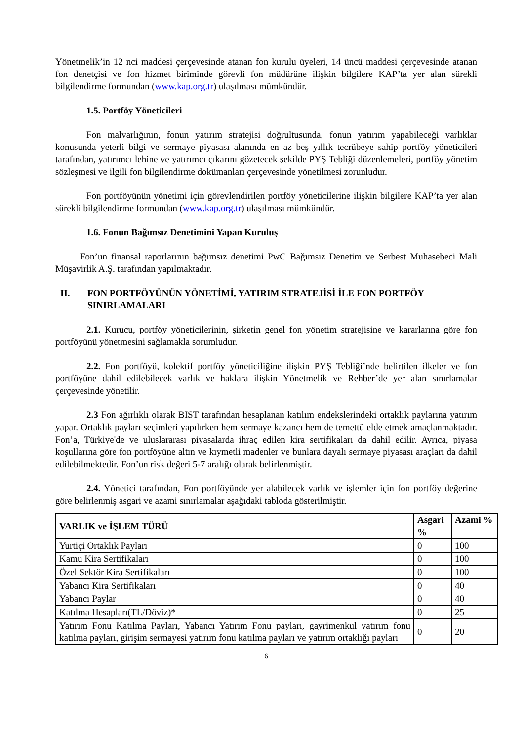Yönetmelik’in 12 nci maddesi çerçevesinde atanan fon kurulu üyeleri, 14 üncü maddesi çerçevesinde atanan fon denetçisi ve fon hizmet biriminde görevli fon müdürüne ilişkin bilgilere KAP’ta yer alan sürekli bilgilendirme formundan (www.kap.org.tr) ulaşılması mümkündür.
1.5. Portföy Yöneticileri
Fon malvarlığının, fonun yatırım stratejisi doğrultusunda, fonun yatırım yapabileceği varlıklar konusunda yeterli bilgi ve sermaye piyasası alanında en az beş yıllık tecrübeye sahip portföy yöneticileri tarafından, yatırımcı lehine ve yatırımcı çıkarını gözetecek şekilde PYŞ Tebliği düzenlemeleri, portföy yönetim sözleşmesi ve ilgili fon bilgilendirme dokümanları çerçevesinde yönetilmesi zorunludur.
Fon portföyünün yönetimi için görevlendirilen portföy yöneticilerine ilişkin bilgilere KAP’ta yer alan sürekli bilgilendirme formundan (www.kap.org.tr) ulaşılması mümkündür.
1.6. Fonun Bağımsız Denetimini Yapan Kuruluş
Fon’un finansal raporlarının bağımsız denetimi PwC Bağımsız Denetim ve Serbest Muhasebeci Mali Müşavirlik A.Ş. tarafından yapılmaktadır.
II. FON PORTFÖYÜNÜN YÖNETİMİ, YATIRIM STRATEJİSİ İLE FON PORTFÖY SINIRLAMALARI
2.1. Kurucu, portföy yöneticilerinin, şirketin genel fon yönetim stratejisine ve kararlarına göre fon portföyünü yönetmesini sağlamakla sorumludur.
2.2. Fon portföyü, kolektif portföy yöneticiliğine ilişkin PYŞ Tebliği’nde belirtilen ilkeler ve fon portföyüne dahil edilebilecek varlık ve haklara ilişkin Yönetmelik ve Rehber’de yer alan sınırlamalar çerçevesinde yönetilir.
2.3 Fon ağırlıklı olarak BIST tarafından hesaplanan katılım endekslerindeki ortaklık paylarına yatırım yapar. Ortaklık payları seçimleri yapılırken hem sermaye kazancı hem de temettü elde etmek amaçlanmaktadır. Fon’a, Türkiye'de ve uluslararası piyasalarda ihraç edilen kira sertifikaları da dahil edilir. Ayrıca, piyasa koşullarına göre fon portföyüne altın ve kıymetli madenler ve bunlara dayalı sermaye piyasası araçları da dahil edilebilmektedir. Fon’un risk değeri 5-7 aralığı olarak belirlenmiştir.
2.4. Yönetici tarafından, Fon portföyünde yer alabilecek varlık ve işlemler için fon portföy değerine göre belirlenmiş asgari ve azami sınırlamalar aşağıdaki tabloda gösterilmiştir.
| VARLIK ve İŞLEM TÜRÜ | Asgari % | Azami % |
| --- | --- | --- |
| Yurtiçi Ortaklık Payları | 0 | 100 |
| Kamu Kira Sertifikaları | 0 | 100 |
| Özel Sektör Kira Sertifikaları | 0 | 100 |
| Yabancı Kira Sertifikaları | 0 | 40 |
| Yabancı Paylar | 0 | 40 |
| Katılma Hesapları(TL/Döviz)* | 0 | 25 |
| Yatırım Fonu Katılma Payları, Yabancı Yatırım Fonu payları, gayrimenkul yatırım fonu katılma payları, girişim sermayesi yatırım fonu katılma payları ve yatırım ortaklığı payları | 0 | 20 |
6